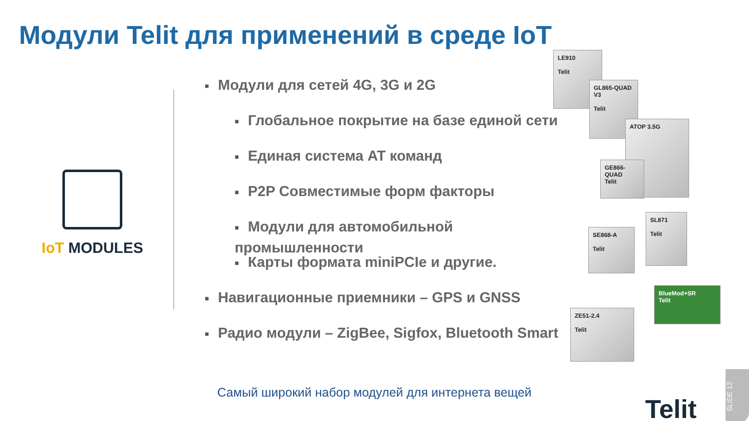Модули Telit для применений в среде IoT
IoT MODULES
■ Модули для сетей 4G, 3G и 2G
■ Глобальное покрытие на базе единой сети
■ Единая система AT команд
■ P2P Совместимые форм факторы
■ Модули для автомобильной промышленности
■ Карты формата miniPCIe и другие.
■ Навигационные приемники – GPS и GNSS
■ Радио модули – ZigBee, Sigfox, Bluetooth Smart
LE910
Telit
GL865-QUAD V3
Telit
ATOP 3.5G
GE866-QUAD
Telit
SE868-A
Telit
SL871
Telit
BlueMod+SR
Telit
ZE51-2.4
Telit
Самый широкий набор модулей для интернета вещей
Telit
SLIDE 12